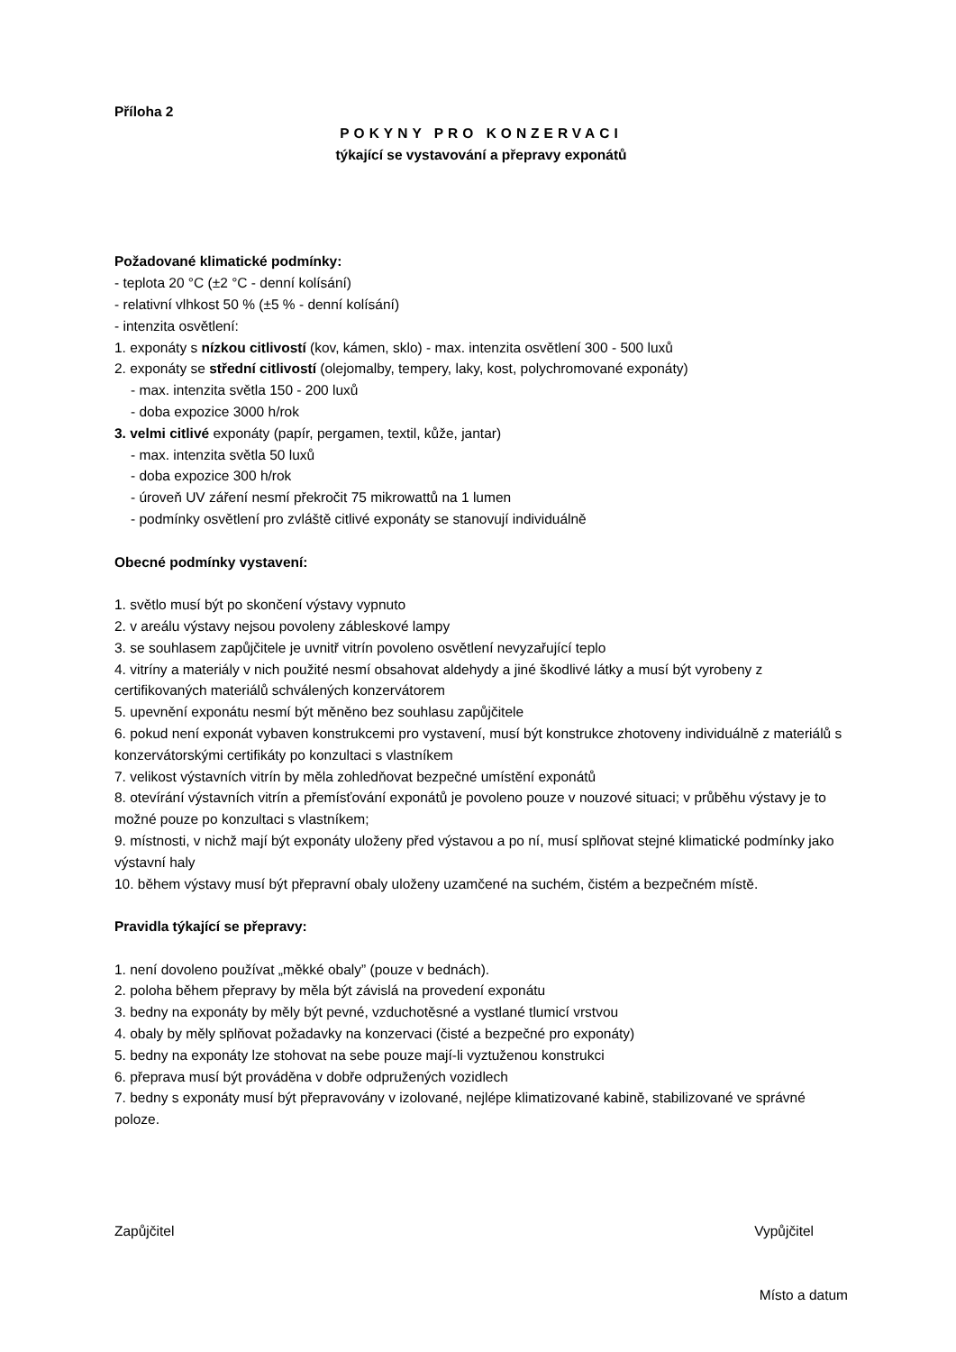Příloha 2
POKYNY PRO KONZERVACI
týkající se vystavování a přepravy exponátů
Požadované klimatické podmínky:
- teplota 20 °C (±2 °C - denní kolísání)
- relativní vlhkost 50 % (±5 % - denní kolísání)
- intenzita osvětlení:
1. exponáty s nízkou citlivostí (kov, kámen, sklo) - max. intenzita osvětlení 300 - 500 luxů
2. exponáty se střední citlivostí (olejomalby, tempery, laky, kost, polychromované exponáty)
- max. intenzita světla 150 - 200 luxů
- doba expozice 3000 h/rok
3. velmi citlivé exponáty (papír, pergamen, textil, kůže, jantar)
- max. intenzita světla 50 luxů
- doba expozice 300 h/rok
- úroveň UV záření nesmí překročit 75 mikrowattů na 1 lumen
- podmínky osvětlení pro zvláště citlivé exponáty se stanovují individuálně
Obecné podmínky vystavení:
1. světlo musí být po skončení výstavy vypnuto
2. v areálu výstavy nejsou povoleny zábleskové lampy
3. se souhlasem zapůjčitele je uvnitř vitrín povoleno osvětlení nevyzařující teplo
4. vitríny a materiály v nich použité nesmí obsahovat aldehydy a jiné škodlivé látky a musí být vyrobeny z certifikovaných materiálů schválených konzervátorem
5. upevnění exponátu nesmí být měněno bez souhlasu zapůjčitele
6. pokud není exponát vybaven konstrukcemi pro vystavení, musí být konstrukce zhotoveny individuálně z materiálů s konzervátorskými certifikáty po konzultaci s vlastníkem
7. velikost výstavních vitrín by měla zohledňovat bezpečné umístění exponátů
8. otevírání výstavních vitrín a přemísťování exponátů je povoleno pouze v nouzové situaci; v průběhu výstavy je to možné pouze po konzultaci s vlastníkem;
9. místnosti, v nichž mají být exponáty uloženy před výstavou a po ní, musí splňovat stejné klimatické podmínky jako výstavní haly
10. během výstavy musí být přepravní obaly uloženy uzamčené na suchém, čistém a bezpečném místě.
Pravidla týkající se přepravy:
1. není dovoleno používat „měkké obaly” (pouze v bednách).
2. poloha během přepravy by měla být závislá na provedení exponátu
3. bedny na exponáty by měly být pevné, vzduchotěsné a vystlané tlumicí vrstvou
4. obaly by měly splňovat požadavky na konzervaci (čisté a bezpečné pro exponáty)
5. bedny na exponáty lze stohovat na sebe pouze mají-li vyztuženou konstrukci
6. přeprava musí být prováděna v dobře odpružených vozidlech
7. bedny s exponáty musí být přepravovány v izolované, nejlépe klimatizované kabině, stabilizované ve správné poloze.
Zapůjčitel Vypůjčitel
Místo a datum